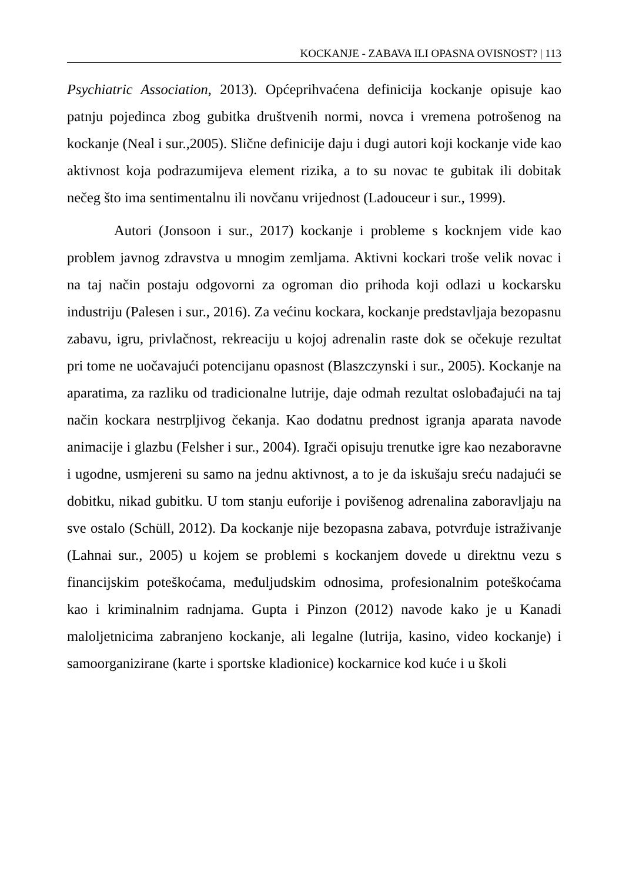KOCKANJE - ZABAVA ILI OPASNA OVISNOST? | 113
Psychiatric Association, 2013). Općeprihvaćena definicija kockanje opisuje kao patnju pojedinca zbog gubitka društvenih normi, novca i vremena potrošenog na kockanje (Neal i sur.,2005). Slične definicije daju i dugi autori koji kockanje vide kao aktivnost koja podrazumijeva element rizika, a to su novac te gubitak ili dobitak nečeg što ima sentimentalnu ili novčanu vrijednost (Ladouceur i sur., 1999).
Autori (Jonsoon i sur., 2017) kockanje i probleme s kocknjem vide kao problem javnog zdravstva u mnogim zemljama. Aktivni kockari troše velik novac i na taj način postaju odgovorni za ogroman dio prihoda koji odlazi u kockarsku industriju (Palesen i sur., 2016). Za većinu kockara, kockanje predstavljaja bezopasnu zabavu, igru, privlačnost, rekreaciju u kojoj adrenalin raste dok se očekuje rezultat pri tome ne uočavajući potencijanu opasnost (Blaszczynski i sur., 2005). Kockanje na aparatima, za razliku od tradicionalne lutrije, daje odmah rezultat oslobađajući na taj način kockara nestrpljivog čekanja. Kao dodatnu prednost igranja aparata navode animacije i glazbu (Felsher i sur., 2004). Igrači opisuju trenutke igre kao nezaboravne i ugodne, usmjereni su samo na jednu aktivnost, a to je da iskušaju sreću nadajući se dobitku, nikad gubitku. U tom stanju euforije i povišenog adrenalina zaboravljaju na sve ostalo (Schüll, 2012). Da kockanje nije bezopasna zabava, potvrđuje istraživanje (Lahnai sur., 2005) u kojem se problemi s kockanjem dovede u direktnu vezu s financijskim poteškoćama, međuljudskim odnosima, profesionalnim poteškoćama kao i kriminalnim radnjama. Gupta i Pinzon (2012) navode kako je u Kanadi maloljetnicima zabranjeno kockanje, ali legalne (lutrija, kasino, video kockanje) i samoorganizirane (karte i sportske kladionice) kockarnice kod kuće i u školi